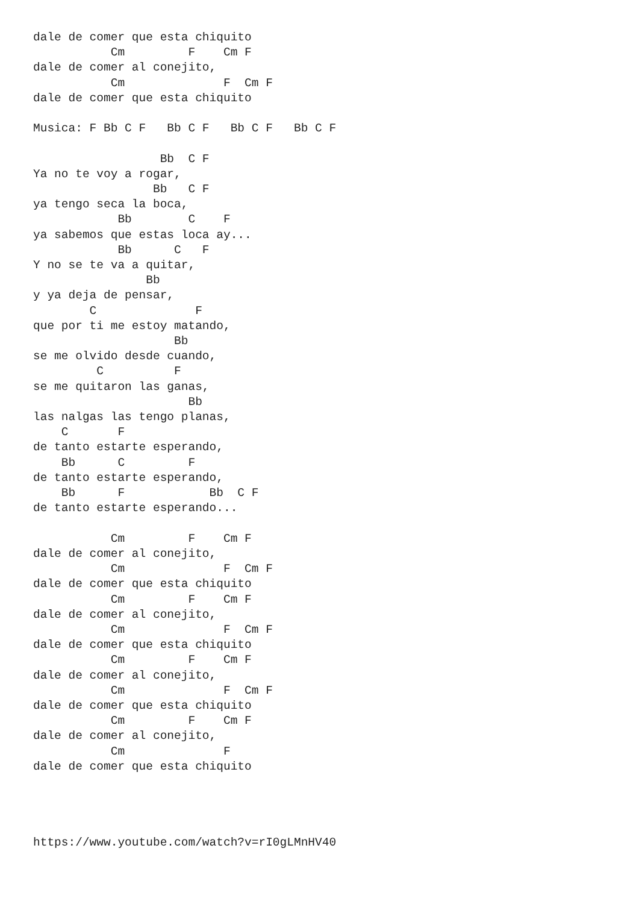dale de comer que esta chiquito
           Cm         F    Cm F
dale de comer al conejito,
           Cm              F  Cm F
dale de comer que esta chiquito

Musica: F Bb C F   Bb C F   Bb C F   Bb C F

                  Bb  C F
Ya no te voy a rogar,
                 Bb   C F
ya tengo seca la boca,
            Bb        C    F
ya sabemos que estas loca ay...
            Bb      C   F
Y no se te va a quitar,
                Bb
y ya deja de pensar,
        C              F
que por ti me estoy matando,
                    Bb
se me olvido desde cuando,
         C          F
se me quitaron las ganas,
                      Bb
las nalgas las tengo planas,
    C       F
de tanto estarte esperando,
    Bb      C         F
de tanto estarte esperando,
    Bb      F            Bb  C F
de tanto estarte esperando...

           Cm         F    Cm F
dale de comer al conejito,
           Cm              F  Cm F
dale de comer que esta chiquito
           Cm         F    Cm F
dale de comer al conejito,
           Cm              F  Cm F
dale de comer que esta chiquito
           Cm         F    Cm F
dale de comer al conejito,
           Cm              F  Cm F
dale de comer que esta chiquito
           Cm         F    Cm F
dale de comer al conejito,
           Cm              F
dale de comer que esta chiquito




https://www.youtube.com/watch?v=rI0gLMnHV40